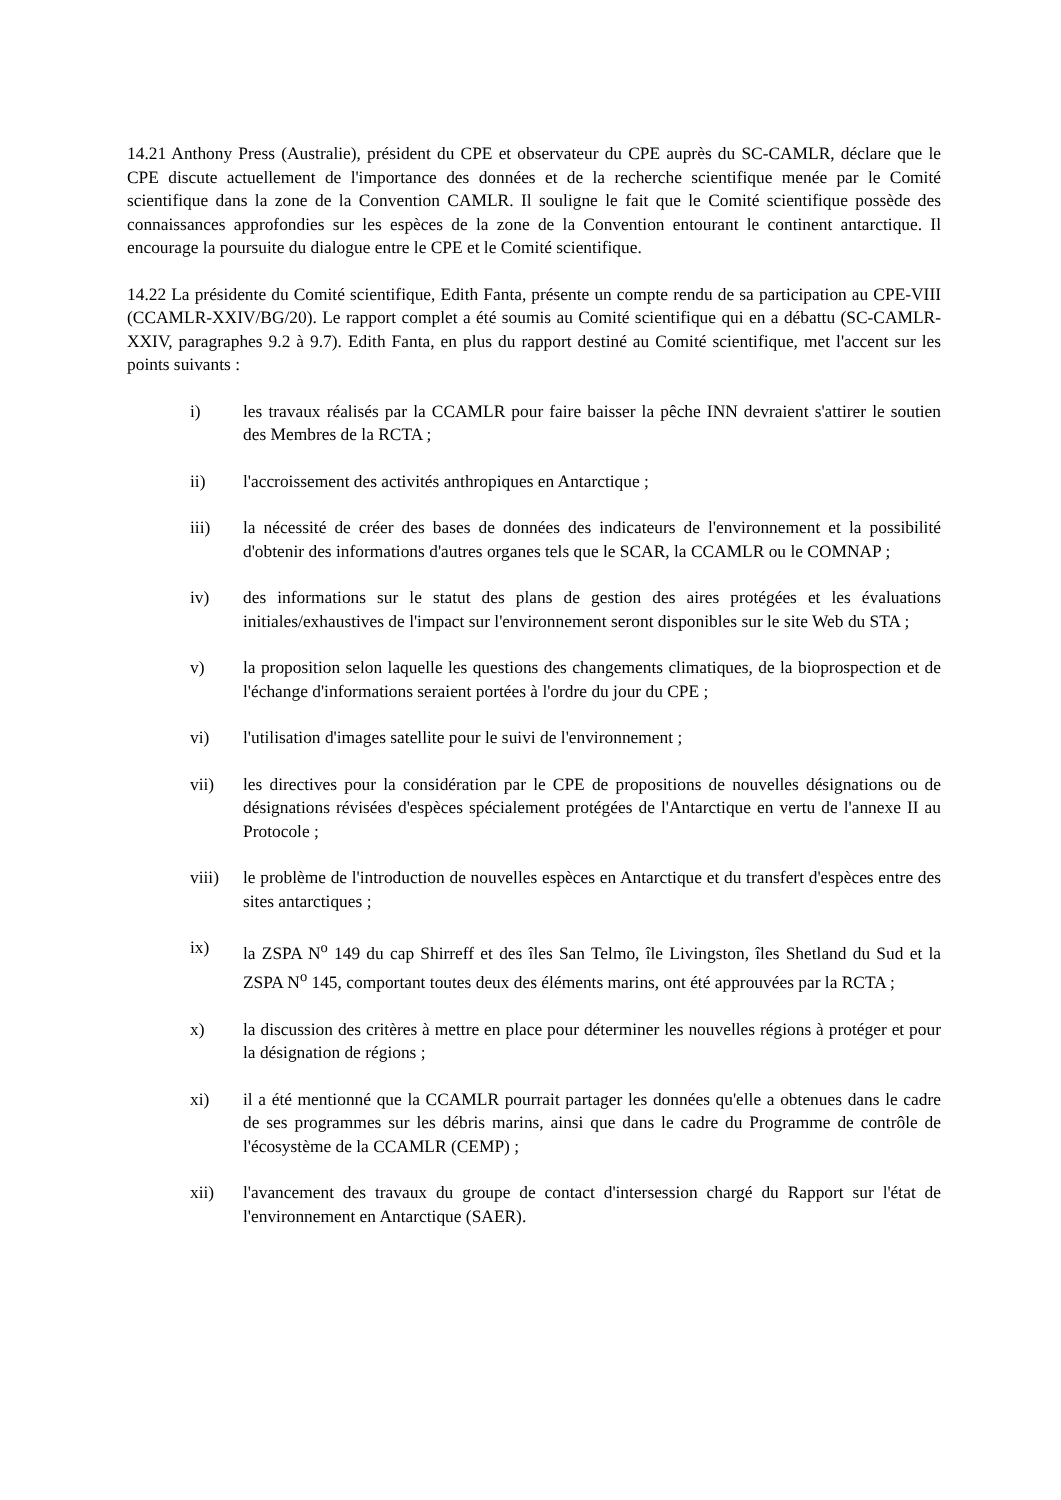14.21 Anthony Press (Australie), président du CPE et observateur du CPE auprès du SC-CAMLR, déclare que le CPE discute actuellement de l'importance des données et de la recherche scientifique menée par le Comité scientifique dans la zone de la Convention CAMLR. Il souligne le fait que le Comité scientifique possède des connaissances approfondies sur les espèces de la zone de la Convention entourant le continent antarctique. Il encourage la poursuite du dialogue entre le CPE et le Comité scientifique.
14.22 La présidente du Comité scientifique, Edith Fanta, présente un compte rendu de sa participation au CPE-VIII (CCAMLR-XXIV/BG/20). Le rapport complet a été soumis au Comité scientifique qui en a débattu (SC-CAMLR-XXIV, paragraphes 9.2 à 9.7). Edith Fanta, en plus du rapport destiné au Comité scientifique, met l'accent sur les points suivants :
i) les travaux réalisés par la CCAMLR pour faire baisser la pêche INN devraient s'attirer le soutien des Membres de la RCTA ;
ii) l'accroissement des activités anthropiques en Antarctique ;
iii) la nécessité de créer des bases de données des indicateurs de l'environnement et la possibilité d'obtenir des informations d'autres organes tels que le SCAR, la CCAMLR ou le COMNAP ;
iv) des informations sur le statut des plans de gestion des aires protégées et les évaluations initiales/exhaustives de l'impact sur l'environnement seront disponibles sur le site Web du STA ;
v) la proposition selon laquelle les questions des changements climatiques, de la bioprospection et de l'échange d'informations seraient portées à l'ordre du jour du CPE ;
vi) l'utilisation d'images satellite pour le suivi de l'environnement ;
vii) les directives pour la considération par le CPE de propositions de nouvelles désignations ou de désignations révisées d'espèces spécialement protégées de l'Antarctique en vertu de l'annexe II au Protocole ;
viii) le problème de l'introduction de nouvelles espèces en Antarctique et du transfert d'espèces entre des sites antarctiques ;
ix) la ZSPA N<sup>o</sup> 149 du cap Shirreff et des îles San Telmo, île Livingston, îles Shetland du Sud et la ZSPA N<sup>o</sup> 145, comportant toutes deux des éléments marins, ont été approuvées par la RCTA ;
x) la discussion des critères à mettre en place pour déterminer les nouvelles régions à protéger et pour la désignation de régions ;
xi) il a été mentionné que la CCAMLR pourrait partager les données qu'elle a obtenues dans le cadre de ses programmes sur les débris marins, ainsi que dans le cadre du Programme de contrôle de l'écosystème de la CCAMLR (CEMP) ;
xii) l'avancement des travaux du groupe de contact d'intersession chargé du Rapport sur l'état de l'environnement en Antarctique (SAER).